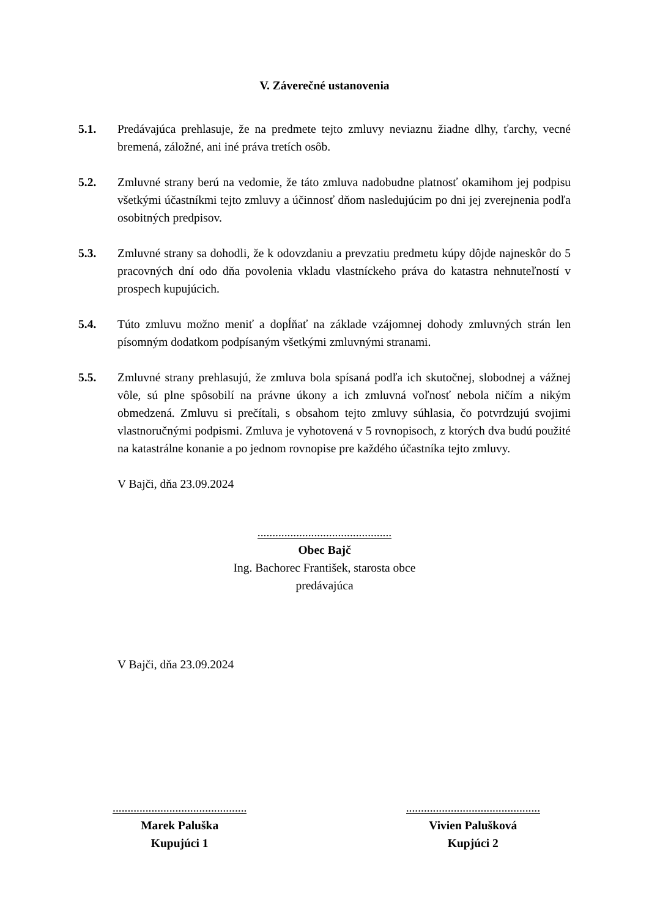V. Záverečné ustanovenia
5.1. Predávajúca prehlasuje, že na predmete tejto zmluvy neviaznu žiadne dlhy, ťarchy, vecné bremená, záložné, ani iné práva tretích osôb.
5.2. Zmluvné strany berú na vedomie, že táto zmluva nadobudne platnosť okamihom jej podpisu všetkými účastníkmi tejto zmluvy a účinnosť dňom nasledujúcim po dni jej zverejnenia podľa osobitných predpisov.
5.3. Zmluvné strany sa dohodli, že k odovzdaniu a prevzatiu predmetu kúpy dôjde najneskôr do 5 pracovných dní odo dňa povolenia vkladu vlastníckeho práva do katastra nehnuteľností v prospech kupujúcich.
5.4. Túto zmluvu možno meniť a dopĺňať na základe vzájomnej dohody zmluvných strán len písomným dodatkom podpísaným všetkými zmluvnými stranami.
5.5. Zmluvné strany prehlasujú, že zmluva bola spísaná podľa ich skutočnej, slobodnej a vážnej vôle, sú plne spôsobilí na právne úkony a ich zmluvná voľnosť nebola ničím a nikým obmedzená. Zmluvu si prečítali, s obsahom tejto zmluvy súhlasia, čo potvrdzujú svojimi vlastnoručnými podpismi. Zmluva je vyhotovená v 5 rovnopisoch, z ktorých dva budú použité na katastrálne konanie a po jednom rovnopise pre každého účastníka tejto zmluvy.
V Bajči, dňa 23.09.2024
.............................................
Obec Bajč
Ing. Bachorec František, starosta obce
predávajúca
V Bajči, dňa 23.09.2024
.............................................
Marek Paluška
Kupujúci 1
.............................................
Vivien Palušková
Kupjúci 2